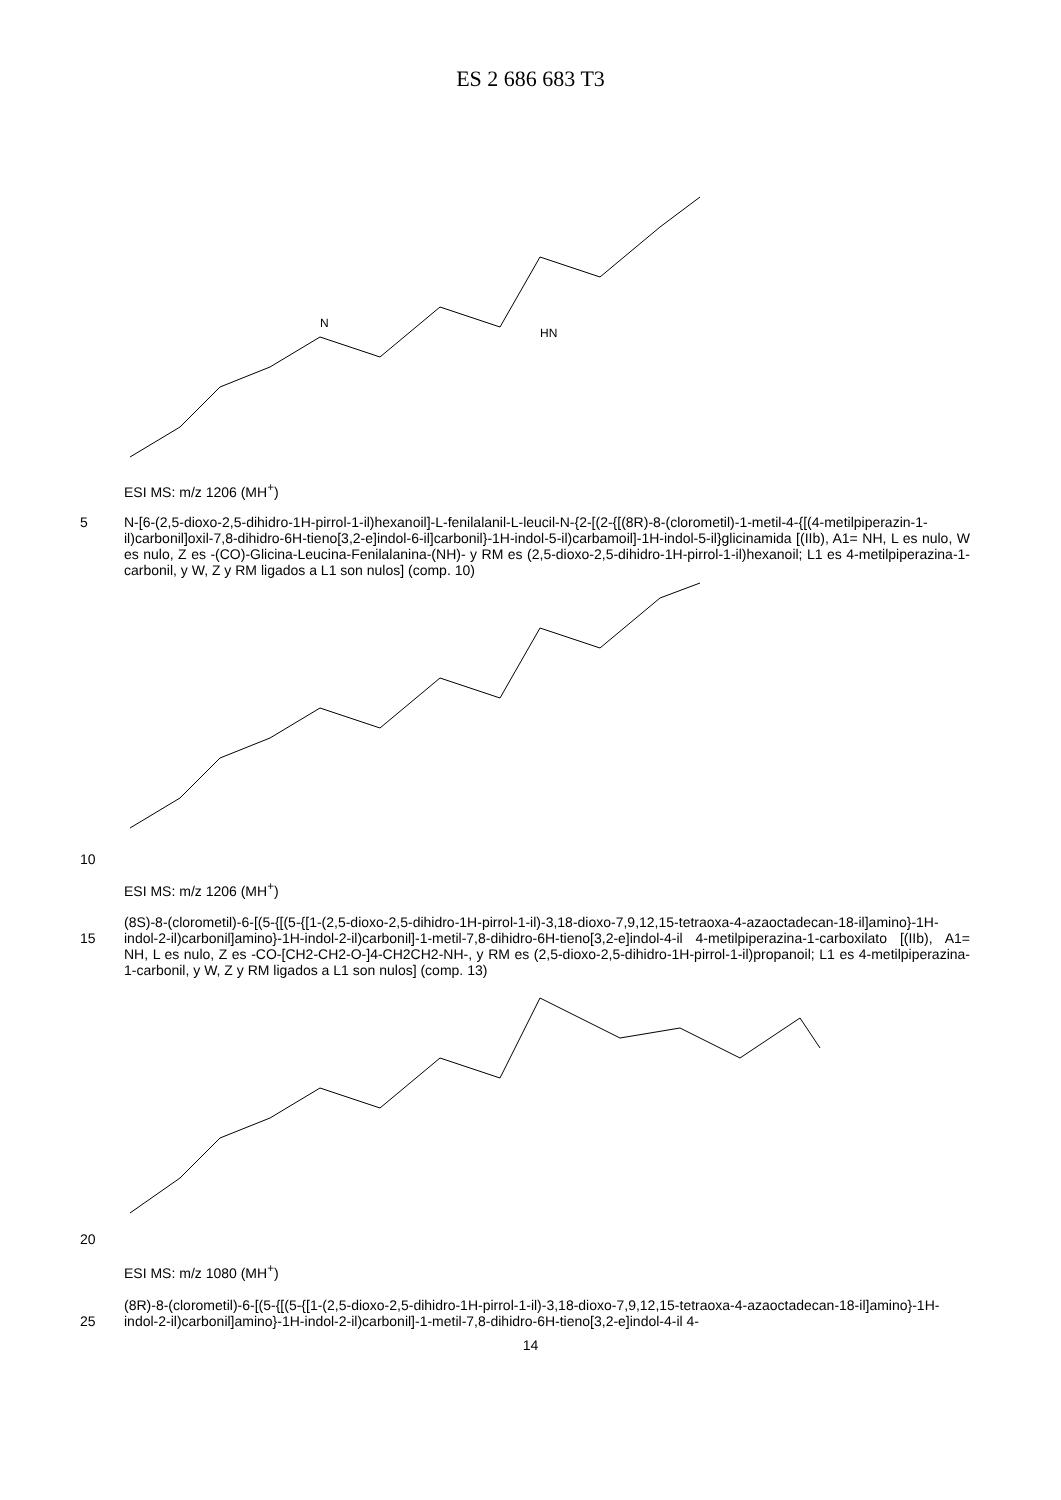ES 2 686 683 T3
HN
N
ESI MS: m/z 1206 (MH<sup>+</sup>)
5 N-[6-(2,5-dioxo-2,5-dihidro-1H-pirrol-1-il)hexanoil]-L-fenilalanil-L-leucil-N-{2-[(2-{[(8R)-8-(clorometil)-1-metil-4-{[(4-metilpiperazin-1-il)carbonil]oxil-7,8-dihidro-6H-tieno[3,2-e]indol-6-il]carbonil}-1H-indol-5-il)carbamoil]-1H-indol-5-il}glicinamida [(IIb), A1= NH, L es nulo, W es nulo, Z es -(CO)-Glicina-Leucina-Fenilalanina-(NH)- y RM es (2,5-dioxo-2,5-dihidro-1H-pirrol-1-il)hexanoil; L1 es 4-metilpiperazina-1-carbonil, y W, Z y RM ligados a L1 son nulos] (comp. 10)
10
ESI MS: m/z 1206 (MH<sup>+</sup>)
15 (8S)-8-(clorometil)-6-[(5-{[(5-{[1-(2,5-dioxo-2,5-dihidro-1H-pirrol-1-il)-3,18-dioxo-7,9,12,15-tetraoxa-4-azaoctadecan-18-il]amino}-1H-indol-2-il)carbonil]amino}-1H-indol-2-il)carbonil]-1-metil-7,8-dihidro-6H-tieno[3,2-e]indol-4-il 4-metilpiperazina-1-carboxilato [(IIb), A1= NH, L es nulo, Z es -CO-[CH2-CH2-O-]4-CH2CH2-NH-, y RM es (2,5-dioxo-2,5-dihidro-1H-pirrol-1-il)propanoil; L1 es 4-metilpiperazina-1-carbonil, y W, Z y RM ligados a L1 son nulos] (comp. 13)
20
ESI MS: m/z 1080 (MH<sup>+</sup>)
25 (8R)-8-(clorometil)-6-[(5-{[(5-{[1-(2,5-dioxo-2,5-dihidro-1H-pirrol-1-il)-3,18-dioxo-7,9,12,15-tetraoxa-4-azaoctadecan-18-il]amino}-1H-indol-2-il)carbonil]amino}-1H-indol-2-il)carbonil]-1-metil-7,8-dihidro-6H-tieno[3,2-e]indol-4-il 4-
14